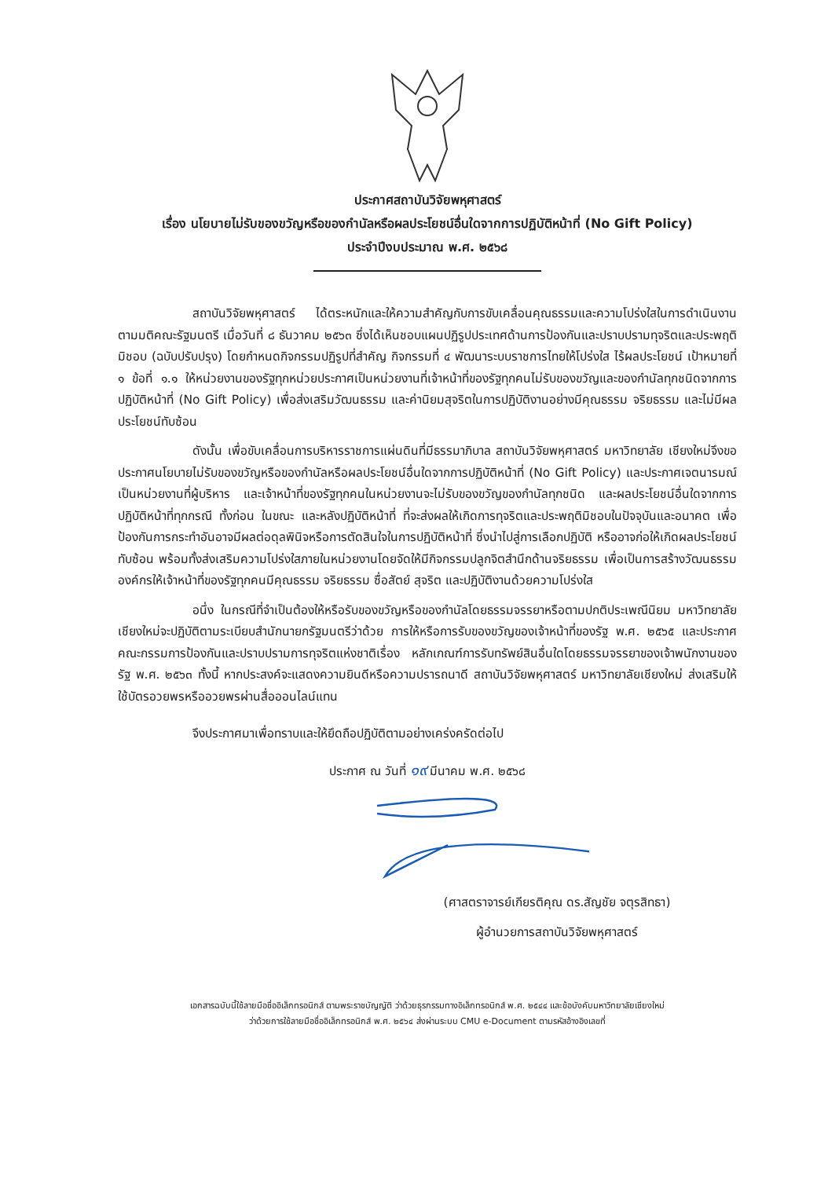ประกาศสถาบันวิจัยพหุศาสตร์
เรื่อง นโยบายไม่รับของขวัญหรือของกำนัลหรือผลประโยชน์อื่นใดจากการปฏิบัติหน้าที่ (No Gift Policy)
ประจำปีงบประมาณ พ.ศ. ๒๕๖๘
สถาบันวิจัยพหุศาสตร์ ได้ตระหนักและให้ความสำคัญกับการขับเคลื่อนคุณธรรมและความโปร่งใสในการดำเนินงานตามมติคณะรัฐมนตรี เมื่อวันที่ ๘ ธันวาคม ๒๕๖๓ ซึ่งได้เห็นชอบแผนปฏิรูปประเทศด้านการป้องกันและปราบปรามทุจริตและประพฤติมิชอบ (ฉบับปรับปรุง) โดยกำหนดกิจกรรมปฏิรูปที่สำคัญ กิจกรรมที่ ๔ พัฒนาระบบราชการไทยให้โปร่งใส ไร้ผลประโยชน์ เป้าหมายที่ ๑ ข้อที่ ๑.๑ ให้หน่วยงานของรัฐทุกหน่วยประกาศเป็นหน่วยงานที่เจ้าหน้าที่ของรัฐทุกคนไม่รับของขวัญและของกำนัลทุกชนิดจากการปฏิบัติหน้าที่ (No Gift Policy) เพื่อส่งเสริมวัฒนธรรม และค่านิยมสุจริตในการปฏิบัติงานอย่างมีคุณธรรม จริยธรรม และไม่มีผลประโยชน์ทับซ้อน
ดังนั้น เพื่อขับเคลื่อนการบริหารราชการแผ่นดินที่มีธรรมาภิบาล สถาบันวิจัยพหุศาสตร์ มหาวิทยาลัย เชียงใหม่จึงขอประกาศนโยบายไม่รับของขวัญหรือของกำนัลหรือผลประโยชน์อื่นใดจากการปฏิบัติหน้าที่ (No Gift Policy) และประกาศเจตนารมณ์เป็นหน่วยงานที่ผู้บริหาร และเจ้าหน้าที่ของรัฐทุกคนในหน่วยงานจะไม่รับของขวัญของกำนัลทุกชนิด และผลประโยชน์อื่นใดจากการปฏิบัติหน้าที่ทุกกรณี ทั้งก่อน ในขณะ และหลังปฏิบัติหน้าที่ ที่จะส่งผลให้เกิดการทุจริตและประพฤติมิชอบในปัจจุบันและอนาคต เพื่อป้องกันการกระทำอันอาจมีผลต่อดุลพินิจหรือการตัดสินใจในการปฏิบัติหน้าที่ ซึ่งนำไปสู่การเลือกปฏิบัติ หรืออาจก่อให้เกิดผลประโยชน์ทับซ้อน พร้อมทั้งส่งเสริมความโปร่งใสภายในหน่วยงานโดยจัดให้มีกิจกรรมปลูกจิตสำนึกด้านจริยธรรม เพื่อเป็นการสร้างวัฒนธรรมองค์กรให้เจ้าหน้าที่ของรัฐทุกคนมีคุณธรรม จริยธรรม ซื่อสัตย์ สุจริต และปฏิบัติงานด้วยความโปร่งใส
อนึ่ง ในกรณีที่จำเป็นต้องให้หรือรับของขวัญหรือของกำนัลโดยธรรมจรรยาหรือตามปกติประเพณีนิยม มหาวิทยาลัยเชียงใหม่จะปฏิบัติตามระเบียบสำนักนายกรัฐมนตรีว่าด้วย การให้หรือการรับของขวัญของเจ้าหน้าที่ของรัฐ พ.ศ. ๒๕๖๕ และประกาศคณะกรรมการป้องกันและปราบปรามการทุจริตแห่งชาติเรื่อง หลักเกณฑ์การรับทรัพย์สินอื่นใดโดยธรรมจรรยาของเจ้าพนักงานของรัฐ พ.ศ. ๒๕๖๓ ทั้งนี้ หากประสงค์จะแสดงความยินดีหรือความปรารถนาดี สถาบันวิจัยพหุศาสตร์ มหาวิทยาลัยเชียงใหม่ ส่งเสริมให้ใช้บัตรอวยพรหรืออวยพรผ่านสื่อออนไลน์แทน
จึงประกาศมาเพื่อทราบและให้ยึดถือปฏิบัติตามอย่างเคร่งครัดต่อไป
ประกาศ ณ วันที่ ๑๙ มีนาคม พ.ศ. ๒๕๖๘
(ศาสตราจารย์เกียรติคุณ ดร.สัญชัย จตุรสิทธา)
ผู้อำนวยการสถาบันวิจัยพหุศาสตร์
เอกสารฉบับนี้ใช้ลายมือชื่ออิเล็กทรอนิกส์ ตามพระราชบัญญัติ ว่าด้วยธุรกรรมทางอิเล็กทรอนิกส์ พ.ศ. ๒๕๔๔ และข้อบังคับมหาวิทยาลัยเชียงใหม่
ว่าด้วยการใช้ลายมือชื่ออิเล็กทรอนิกส์ พ.ศ. ๒๕๖๔ ส่งผ่านระบบ CMU e-Document ตามรหัสอ้างอิงเลขที่